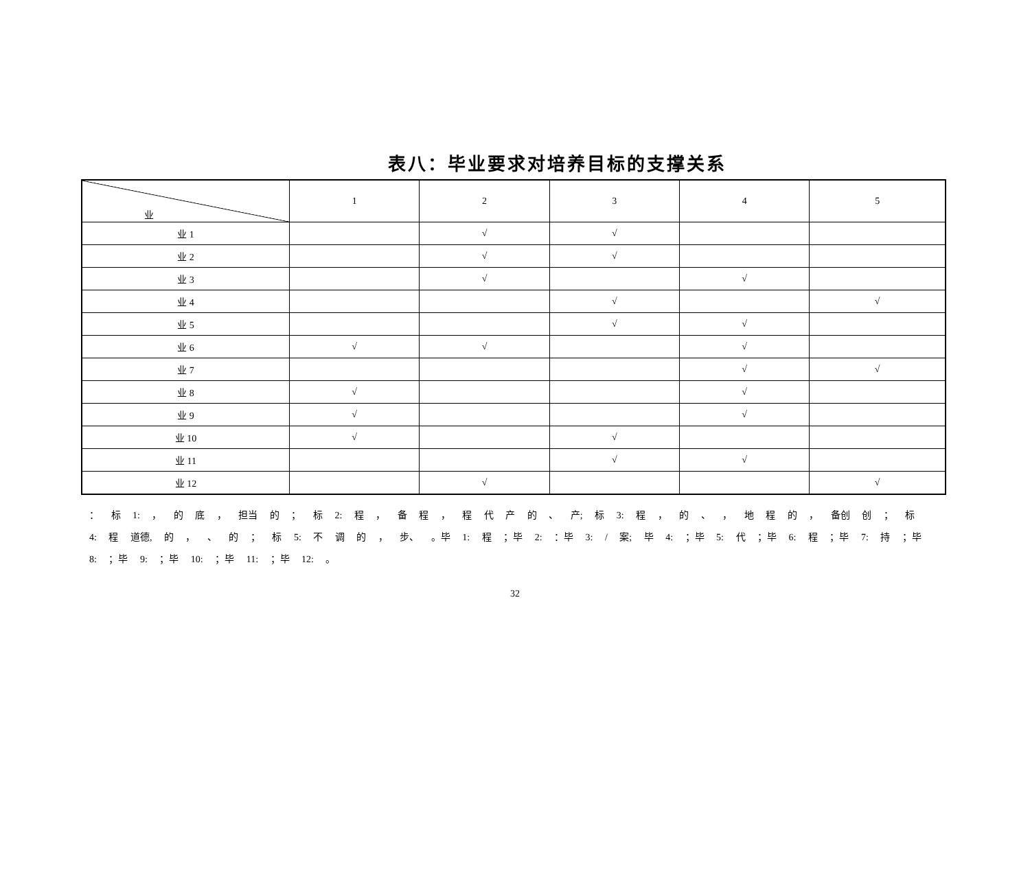表八：毕业要求对培养目标的支撑关系
| 业 | 1 | 2 | 3 | 4 | 5 |
| --- | --- | --- | --- | --- | --- |
| 业 1 | | √ | √ | | |
| 业 2 | | √ | √ | | |
| 业 3 | | √ | | √ | |
| 业 4 | | | √ | | √ |
| 业 5 | | | √ | √ | |
| 业 6 | √ | √ | | √ | |
| 业 7 | | | | √ | √ |
| 业 8 | √ | | | √ | |
| 业 9 | √ | | | √ | |
| 业 10 | √ | | √ | | |
| 业 11 | | | √ | √ | |
| 业 12 | | √ | | | √ |
： 标 1: ， 的 底 ， 担当 的 ； 标 2: 程 ， 备 程 ， 程 代 产 的 、 产; 标 3: 程 ， 的 、 ， 地 程 的 ， 备创 创 ； 标 4: 程 道德, 的 ， 、 的 ； 标 5: 不 调 的 ， 步、 。毕 1: 程 ；毕 2: ：毕 3: / 案; 毕 4: ；毕 5: 代 ；毕 6: 程 ；毕 7: 持 ；毕 8: ；毕 9: ；毕 10: ；毕 11: ；毕 12: 。
32